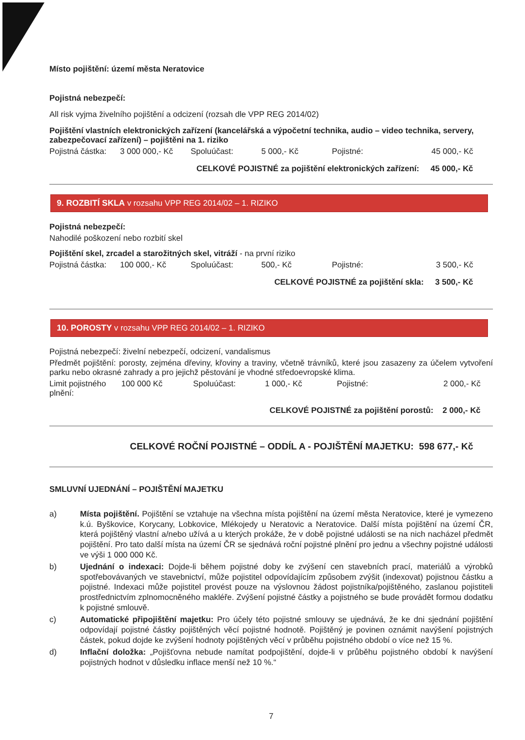Místo pojištění: území města Neratovice
Pojistná nebezpečí:
All risk vyjma živelního pojištění a odcizení (rozsah dle VPP REG 2014/02)
Pojištění vlastních elektronických zařízení (kancelářská a výpočetní technika, audio – video technika, servery, zabezpečovací zařízení) – pojištěni na 1. riziko
Pojistná částka: 3 000 000,- Kč Spoluúčast: 5 000,- Kč Pojistné: 45 000,- Kč
CELKOVÉ POJISTNÉ za pojištění elektronických zařízení: 45 000,- Kč
9. ROZBITÍ SKLA v rozsahu VPP REG 2014/02 – 1. RIZIKO
Pojistná nebezpečí:
Nahodilé poškození nebo rozbití skel
Pojištění skel, zrcadel a starožitných skel, vitráží - na první riziko
Pojistná částka: 100 000,- Kč Spoluúčast: 500,- Kč Pojistné: 3 500,- Kč
CELKOVÉ POJISTNÉ za pojištění skla: 3 500,- Kč
10. POROSTY v rozsahu VPP REG 2014/02 – 1. RIZIKO
Pojistná nebezpečí: živelní nebezpečí, odcizení, vandalismus
Předmět pojištění: porosty, zejména dřeviny, křoviny a traviny, včetně trávníků, které jsou zasazeny za účelem vytvoření parku nebo okrasné zahrady a pro jejichž pěstování je vhodné středoevropské klima.
Limit pojistného plnění: 100 000 Kč Spoluúčast: 1 000,- Kč Pojistné: 2 000,- Kč
CELKOVÉ POJISTNÉ za pojištění porostů: 2 000,- Kč
CELKOVÉ ROČNÍ POJISTNÉ – ODDÍL A - POJIŠTĚNÍ MAJETKU: 598 677,- Kč
SMLUVNÍ UJEDNÁNÍ – POJIŠTĚNÍ MAJETKU
a) Místa pojištění. Pojištění se vztahuje na všechna místa pojištění na území města Neratovice, které je vymezeno k.ú. Byškovice, Korycany, Lobkovice, Mlékojedy u Neratovic a Neratovice. Další místa pojištění na území ČR, která pojištěný vlastní a/nebo užívá a u kterých prokáže, že v době pojistné události se na nich nacházel předmět pojištění. Pro tato další místa na území ČR se sjednává roční pojistné plnění pro jednu a všechny pojistné události ve výši 1 000 000 Kč.
b) Ujednání o indexaci: Dojde-li během pojistné doby ke zvýšení cen stavebních prací, materiálů a výrobků spotřebovávaných ve stavebnictví, může pojistitel odpovídajícím způsobem zvýšit (indexovat) pojistnou částku a pojistné. Indexaci může pojistitel provést pouze na výslovnou žádost pojistníka/pojištěného, zaslanou pojistiteli prostřednictvím zplnomocněného makléře. Zvýšení pojistné částky a pojistného se bude provádět formou dodatku k pojistné smlouvě.
c) Automatické připojištění majetku: Pro účely této pojistné smlouvy se ujednává, že ke dni sjednání pojištění odpovídají pojistné částky pojištěných věcí pojistné hodnotě. Pojištěný je povinen oznámit navýšení pojistných částek, pokud dojde ke zvýšení hodnoty pojištěných věcí v průběhu pojistného období o více než 15 %.
d) Inflační doložka: „Pojišťovna nebude namítat podpojištění, dojde-li v průběhu pojistného období k navýšení pojistných hodnot v důsledku inflace menší než 10 %.“
7